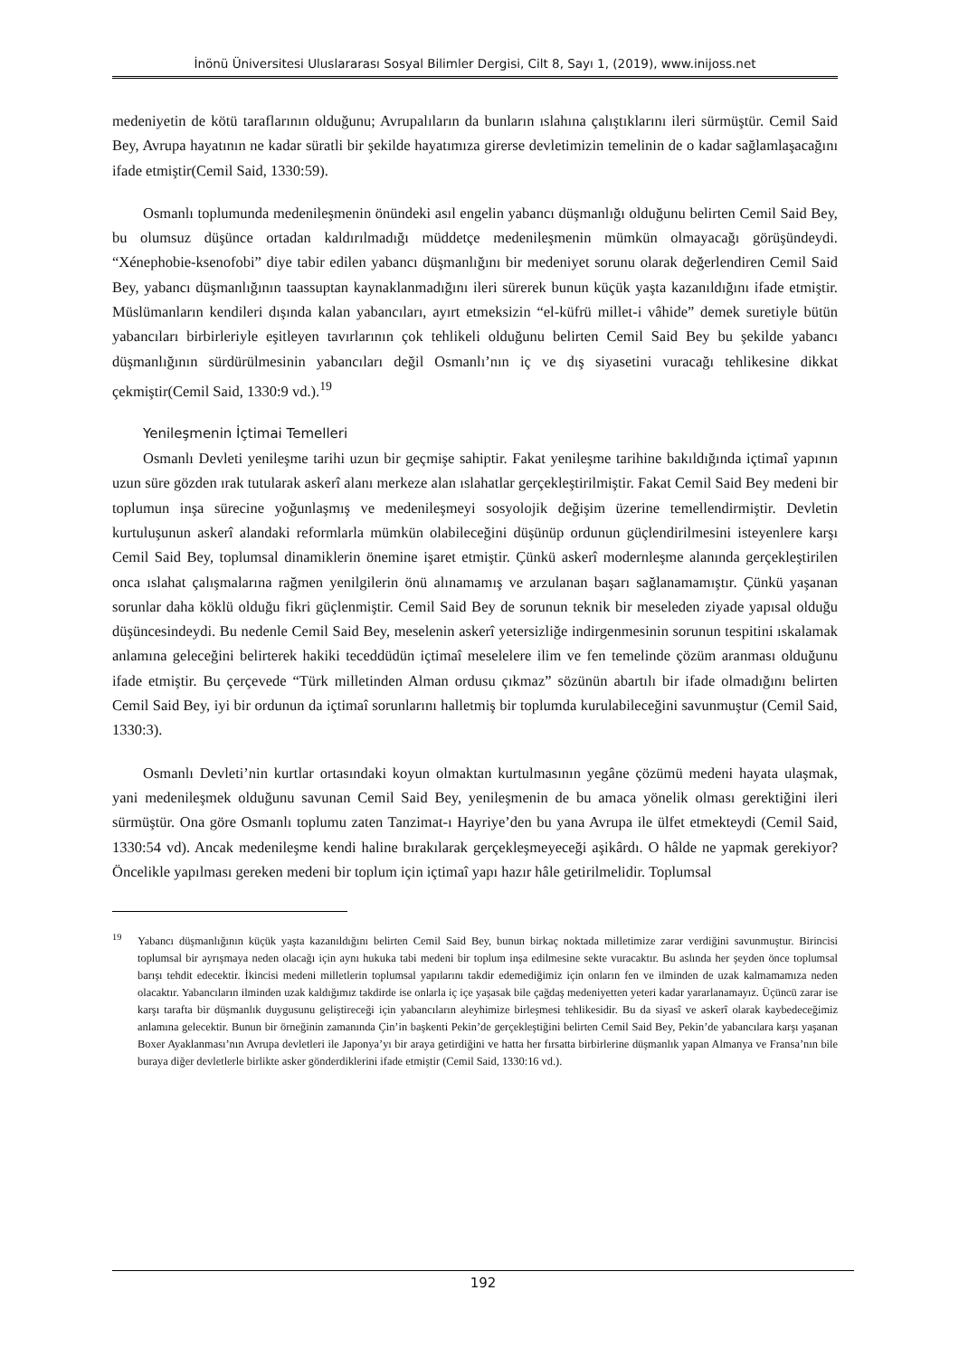İnönü Üniversitesi Uluslararası Sosyal Bilimler Dergisi, Cilt 8, Sayı 1, (2019), www.inijoss.net
medeniyetin de kötü taraflarının olduğunu; Avrupalıların da bunların ıslahına çalıştıklarını ileri sürmüştür. Cemil Said Bey, Avrupa hayatının ne kadar süratli bir şekilde hayatımıza girerse devletimizin temelinin de o kadar sağlamlaşacağını ifade etmiştir(Cemil Said, 1330:59).
Osmanlı toplumunda medenileşmenin önündeki asıl engelin yabancı düşmanlığı olduğunu belirten Cemil Said Bey, bu olumsuz düşünce ortadan kaldırılmadığı müddetçe medenileşmenin mümkün olmayacağı görüşündeydi. “Xénephobie-ksenofobi” diye tabir edilen yabancı düşmanlığını bir medeniyet sorunu olarak değerlendiren Cemil Said Bey, yabancı düşmanlığının taassuptan kaynaklanmadığını ileri sürerek bunun küçük yaşta kazanıldığını ifade etmiştir. Müslümanların kendileri dışında kalan yabancıları, ayırt etmeksizin “el-küfrü millet-i vâhide” demek suretiyle bütün yabancıları birbirleriyle eşitleyen tavırlarının çok tehlikeli olduğunu belirten Cemil Said Bey bu şekilde yabancı düşmanlığının sürdürülmesinin yabancıları değil Osmanlı’nın iç ve dış siyasetini vuracağı tehlikesine dikkat çekmiştir(Cemil Said, 1330:9 vd.).<sup>19</sup>
Yenileşmenin İçtimai Temelleri
Osmanlı Devleti yenileşme tarihi uzun bir geçmişe sahiptir. Fakat yenileşme tarihine bakıldığında içtimaî yapının uzun süre gözden ırak tutularak askerî alanı merkeze alan ıslahatlar gerçekleştirilmiştir. Fakat Cemil Said Bey medeni bir toplumun inşa sürecine yoğunlaşmış ve medenileşmeyi sosyolojik değişim üzerine temellendirmiştir. Devletin kurtuluşunun askerî alandaki reformlarla mümkün olabileceğini düşünüp ordunun güçlendirilmesini isteyenlere karşı Cemil Said Bey, toplumsal dinamiklerin önemine işaret etmiştir. Çünkü askerî modernleşme alanında gerçekleştirilen onca ıslahat çalışmalarına rağmen yenilgilerin önü alınamamış ve arzulanan başarı sağlanamamıştır. Çünkü yaşanan sorunlar daha köklü olduğu fikri güçlenmiştir. Cemil Said Bey de sorunun teknik bir meseleden ziyade yapısal olduğu düşüncesindeydi. Bu nedenle Cemil Said Bey, meselenin askerî yetersizliğe indirgenmesinin sorunun tespitini ıskalamak anlamına geleceğini belirterek hakiki teceddüdün içtimaî meselelere ilim ve fen temelinde çözüm aranması olduğunu ifade etmiştir. Bu çerçevede “Türk milletinden Alman ordusu çıkmaz” sözünün abartılı bir ifade olmadığını belirten Cemil Said Bey, iyi bir ordunun da içtimaî sorunlarını halletmiş bir toplumda kurulabileceğini savunmuştur (Cemil Said, 1330:3).
Osmanlı Devleti’nin kurtlar ortasındaki koyun olmaktan kurtulmasının yegâne çözümü medeni hayata ulaşmak, yani medenileşmek olduğunu savunan Cemil Said Bey, yenileşmenin de bu amaca yönelik olması gerektiğini ileri sürmüştür. Ona göre Osmanlı toplumu zaten Tanzimat-ı Hayriye’den bu yana Avrupa ile ülfet etmekteydi (Cemil Said, 1330:54 vd). Ancak medenileşme kendi haline bırakılarak gerçekleşmeyeceği aşikârdı. O hâlde ne yapmak gerekiyor? Öncelikle yapılması gereken medeni bir toplum için içtimaî yapı hazır hâle getirilmelidir. Toplumsal
<sup>19</sup> Yabancı düşmanlığının küçük yaşta kazanıldığını belirten Cemil Said Bey, bunun birkaç noktada milletimize zarar verdiğini savunmuştur. Birincisi toplumsal bir ayrışmaya neden olacağı için aynı hukuka tabi medeni bir toplum inşa edilmesine sekte vuracaktır. Bu aslında her şeyden önce toplumsal barışı tehdit edecektir. İkincisi medeni milletlerin toplumsal yapılarını takdir edemediğimiz için onların fen ve ilminden de uzak kalmamamıza neden olacaktır. Yabancıların ilminden uzak kaldığımız takdirde ise onlarla iç içe yaşasak bile çağdaş medeniyetten yeteri kadar yararlanamayız. Üçüncü zarar ise karşı tarafta bir düşmanlık duygusunu geliştireceği için yabancıların aleyhimize birleşmesi tehlikesidir. Bu da siyasî ve askerî olarak kaybedeceğimiz anlamına gelecektir. Bunun bir örneğinin zamanında Çin’in başkenti Pekin’de gerçekleştiğini belirten Cemil Said Bey, Pekin’de yabancılara karşı yaşanan Boxer Ayaklanması’nın Avrupa devletleri ile Japonya’yı bir araya getirdiğini ve hatta her fırsatta birbirlerine düşmanlık yapan Almanya ve Fransa’nın bile buraya diğer devletlerle birlikte asker gönderdiklerini ifade etmiştir (Cemil Said, 1330:16 vd.).
192